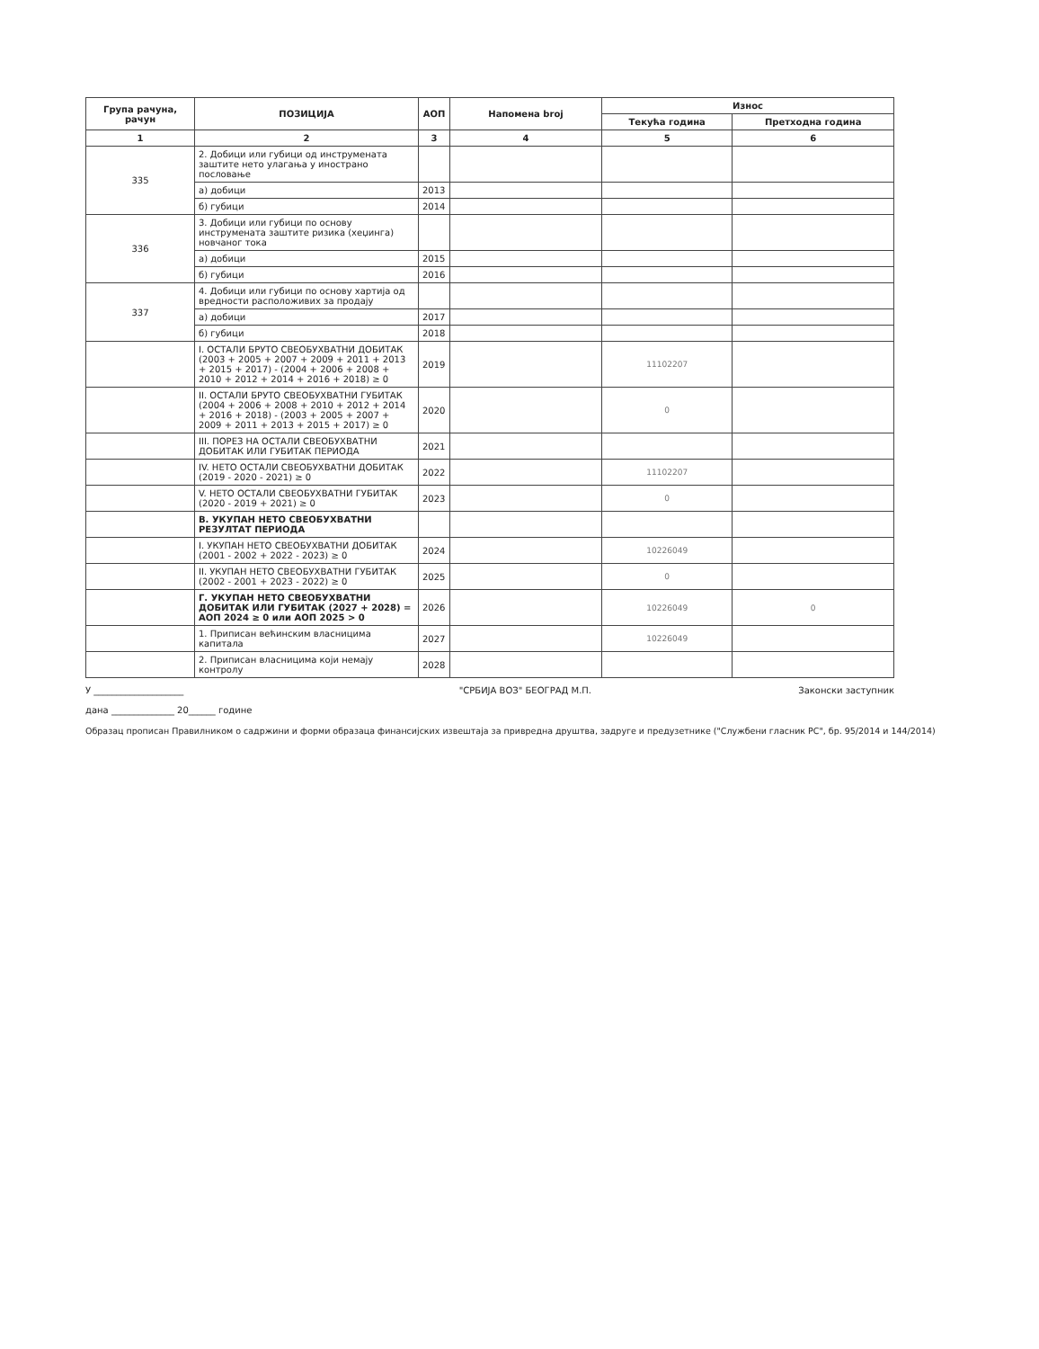| Група рачуна, рачун | ПОЗИЦИЈА | АОП | Напомена broj | Износ | |
| --- | --- | --- | --- | --- | --- |
| | | | | Текућа година | Претходна година |
| 1 | 2 | 3 | 4 | 5 | 6 |
| 335 | 2. Добици или губици од инструмената заштите нето улагања у инострано пословање | | | | |
| | а) добици | 2013 | | | |
| | б) губици | 2014 | | | |
| 336 | 3. Добици или губици по основу инструмената заштите ризика (хеџинга) новчаног тока | | | | |
| | а) добици | 2015 | | | |
| | б) губици | 2016 | | | |
| 337 | 4. Добици или губици по основу хартија од вредности расположивих за продају | | | | |
| | а) добици | 2017 | | | |
| | б) губици | 2018 | | | |
| | I. ОСТАЛИ БРУТО СВЕОБУХВАТНИ ДОБИТАК (2003 + 2005 + 2007 + 2009 + 2011 + 2013 + 2015 + 2017) - (2004 + 2006 + 2008 + 2010 + 2012 + 2014 + 2016 + 2018) ≥ 0 | 2019 | | 11102207 | |
| | II. ОСТАЛИ БРУТО СВЕОБУХВАТНИ ГУБИТАК (2004 + 2006 + 2008 + 2010 + 2012 + 2014 + 2016 + 2018) - (2003 + 2005 + 2007 + 2009 + 2011 + 2013 + 2015 + 2017) ≥ 0 | 2020 | | 0 | |
| | III. ПОРЕЗ НА ОСТАЛИ СВЕОБУХВАТНИ ДОБИТАК ИЛИ ГУБИТАК ПЕРИОДА | 2021 | | | |
| | IV. НЕТО ОСТАЛИ СВЕОБУХВАТНИ ДОБИТАК (2019 - 2020 - 2021) ≥ 0 | 2022 | | 11102207 | |
| | V. НЕТО ОСТАЛИ СВЕОБУХВАТНИ ГУБИТАК (2020 - 2019 + 2021) ≥ 0 | 2023 | | 0 | |
| | В. УКУПАН НЕТО СВЕОБУХВАТНИ РЕЗУЛТАТ ПЕРИОДА | | | | |
| | I. УКУПАН НЕТО СВЕОБУХВАТНИ ДОБИТАК (2001 - 2002 + 2022 - 2023) ≥ 0 | 2024 | | 10226049 | |
| | II. УКУПАН НЕТО СВЕОБУХВАТНИ ГУБИТАК (2002 - 2001 + 2023 - 2022) ≥ 0 | 2025 | | 0 | |
| | Г. УКУПАН НЕТО СВЕОБУХВАТНИ ДОБИТАК ИЛИ ГУБИТАК (2027 + 2028) = АОП 2024 ≥ 0 или АОП 2025 > 0 | 2026 | | 10226049 | 0 |
| | 1. Приписан већинским власницима капитала | 2027 | | 10226049 | |
| | 2. Приписан власницима који немају контролу | 2028 | | | |
У ____________________
дана ______________ 20______ године
"СРБИЈА ВОЗ" БЕОГРАД М.П. Законски заступник
Образац прописан Правилником о садржини и форми образаца финансијских извештаја за привредна друштва, задруге и предузетнике ("Службени гласник РС", бр. 95/2014 и 144/2014)